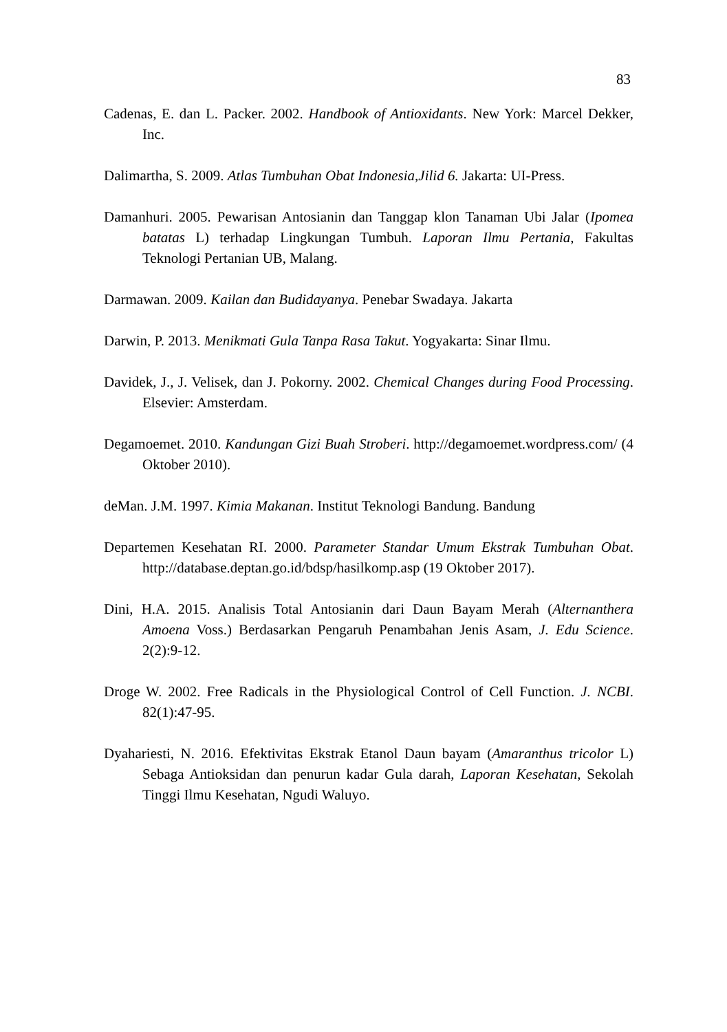83
Cadenas, E. dan L. Packer. 2002. Handbook of Antioxidants. New York: Marcel Dekker, Inc.
Dalimartha, S. 2009. Atlas Tumbuhan Obat Indonesia,Jilid 6. Jakarta: UI-Press.
Damanhuri. 2005. Pewarisan Antosianin dan Tanggap klon Tanaman Ubi Jalar (Ipomea batatas L) terhadap Lingkungan Tumbuh. Laporan Ilmu Pertania, Fakultas Teknologi Pertanian UB, Malang.
Darmawan. 2009. Kailan dan Budidayanya. Penebar Swadaya. Jakarta
Darwin, P. 2013. Menikmati Gula Tanpa Rasa Takut. Yogyakarta: Sinar Ilmu.
Davidek, J., J. Velisek, dan J. Pokorny. 2002. Chemical Changes during Food Processing. Elsevier: Amsterdam.
Degamoemet. 2010. Kandungan Gizi Buah Stroberi. http://degamoemet.wordpress.com/ (4 Oktober 2010).
deMan. J.M. 1997. Kimia Makanan. Institut Teknologi Bandung. Bandung
Departemen Kesehatan RI. 2000. Parameter Standar Umum Ekstrak Tumbuhan Obat. http://database.deptan.go.id/bdsp/hasilkomp.asp (19 Oktober 2017).
Dini, H.A. 2015. Analisis Total Antosianin dari Daun Bayam Merah (Alternanthera Amoena Voss.) Berdasarkan Pengaruh Penambahan Jenis Asam, J. Edu Science. 2(2):9-12.
Droge W. 2002. Free Radicals in the Physiological Control of Cell Function. J. NCBI. 82(1):47-95.
Dyahariesti, N. 2016. Efektivitas Ekstrak Etanol Daun bayam (Amaranthus tricolor L) Sebaga Antioksidan dan penurun kadar Gula darah, Laporan Kesehatan, Sekolah Tinggi Ilmu Kesehatan, Ngudi Waluyo.